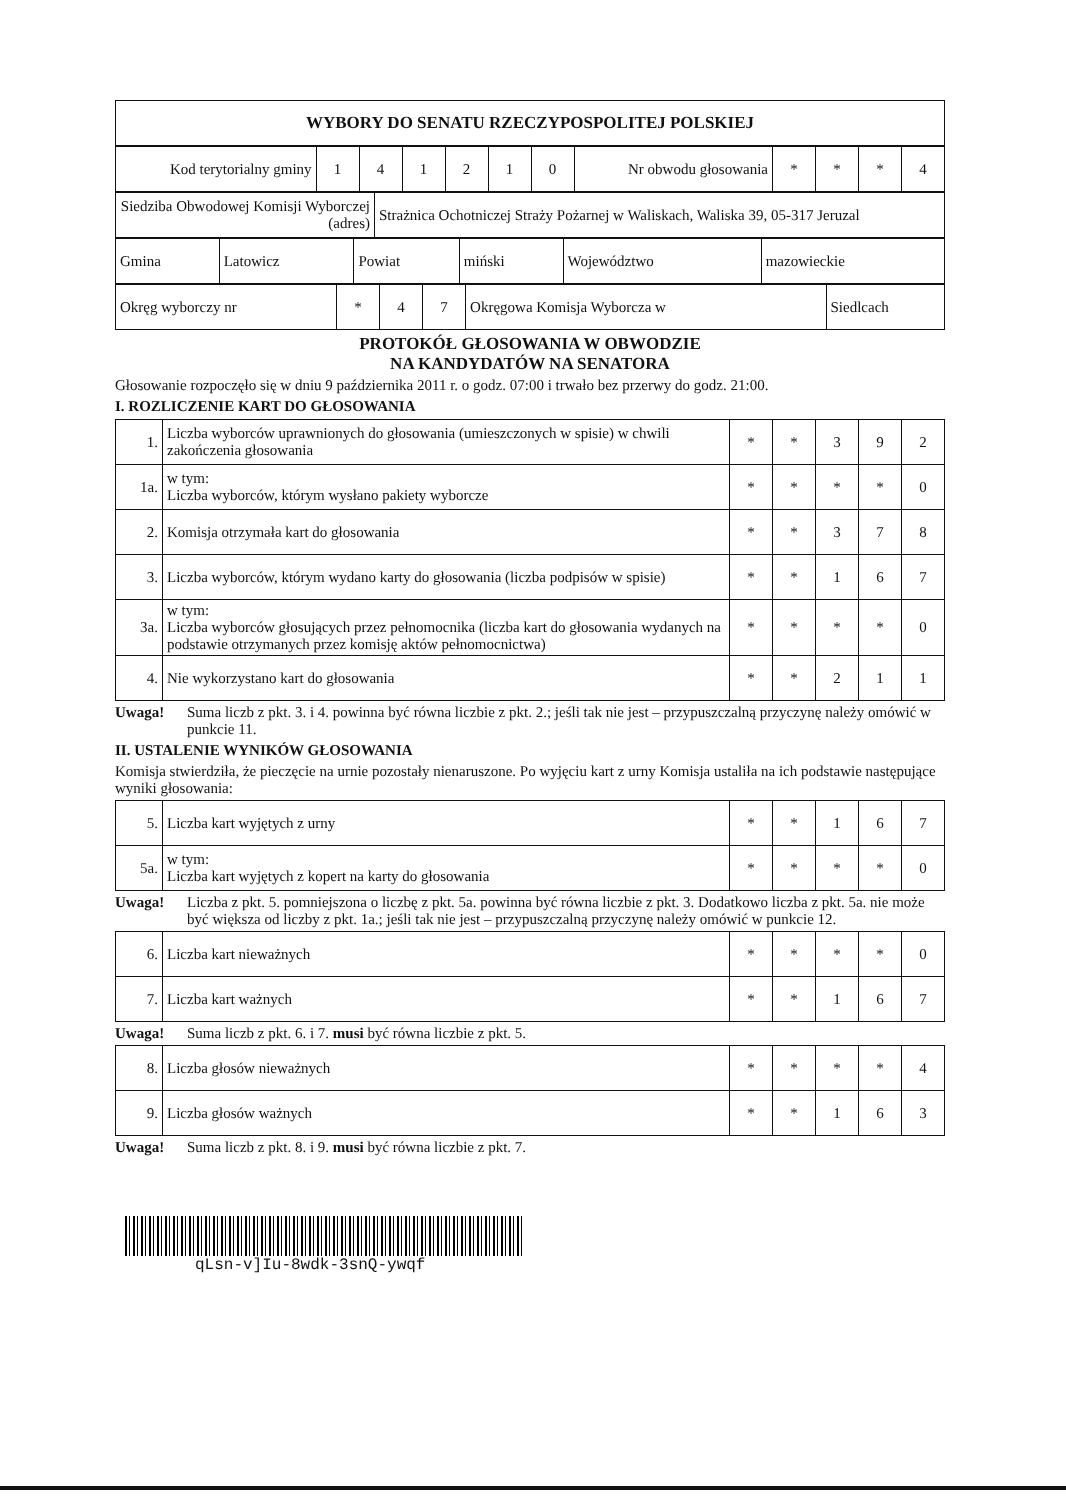| WYBORY DO SENATU RZECZYPOSPOLITEJ POLSKIEJ |
| Kod terytorialny gminy | 1 | 4 | 1 | 2 | 1 | 0 | Nr obwodu głosowania | * | * | * | 4 |
| Siedziba Obwodowej Komisji Wyborczej (adres) | Strażnica Ochotniczej Straży Pożarnej w Waliskach, Waliska 39, 05-317 Jeruzal |
| Gmina | Latowicz | Powiat | miński | Województwo | mazowieckie |
| Okręg wyborczy nr | * | 4 | 7 | Okręgowa Komisja Wyborcza w | Siedlcach |
PROTOKÓŁ GŁOSOWANIA W OBWODZIE
NA KANDYDATÓW NA SENATORA
Głosowanie rozpoczęło się w dniu 9 października 2011 r. o godz. 07:00 i trwało bez przerwy do godz. 21:00.
I. ROZLICZENIE KART DO GŁOSOWANIA
| 1. | Liczba wyborców uprawnionych do głosowania (umieszczonych w spisie) w chwili zakończenia głosowania | * | * | 3 | 9 | 2 |
| 1a. | w tym: Liczba wyborców, którym wysłano pakiety wyborcze | * | * | * | * | 0 |
| 2. | Komisja otrzymała kart do głosowania | * | * | 3 | 7 | 8 |
| 3. | Liczba wyborców, którym wydano karty do głosowania (liczba podpisów w spisie) | * | * | 1 | 6 | 7 |
| 3a. | w tym: Liczba wyborców głosujących przez pełnomocnika (liczba kart do głosowania wydanych na podstawie otrzymanych przez komisję aktów pełnomocnictwa) | * | * | * | * | 0 |
| 4. | Nie wykorzystano kart do głosowania | * | * | 2 | 1 | 1 |
Uwaga! Suma liczb z pkt. 3. i 4. powinna być równa liczbie z pkt. 2.; jeśli tak nie jest – przypuszczalną przyczynę należy omówić w punkcie 11.
II. USTALENIE WYNIKÓW GŁOSOWANIA
Komisja stwierdziła, że pieczęcie na urnie pozostały nienaruszone. Po wyjęciu kart z urny Komisja ustaliła na ich podstawie następujące wyniki głosowania:
| 5. | Liczba kart wyjętych z urny | * | * | 1 | 6 | 7 |
| 5a. | w tym: Liczba kart wyjętych z kopert na karty do głosowania | * | * | * | * | 0 |
Uwaga! Liczba z pkt. 5. pomniejszona o liczbę z pkt. 5a. powinna być równa liczbie z pkt. 3. Dodatkowo liczba z pkt. 5a. nie może być większa od liczby z pkt. 1a.; jeśli tak nie jest – przypuszczalną przyczynę należy omówić w punkcie 12.
| 6. | Liczba kart nieważnych | * | * | * | * | 0 |
| 7. | Liczba kart ważnych | * | * | 1 | 6 | 7 |
Uwaga! Suma liczb z pkt. 6. i 7. musi być równa liczbie z pkt. 5.
| 8. | Liczba głosów nieważnych | * | * | * | * | 4 |
| 9. | Liczba głosów ważnych | * | * | 1 | 6 | 3 |
Uwaga! Suma liczb z pkt. 8. i 9. musi być równa liczbie z pkt. 7.
qLsn-v]Iu-8wdk-3snQ-ywqf